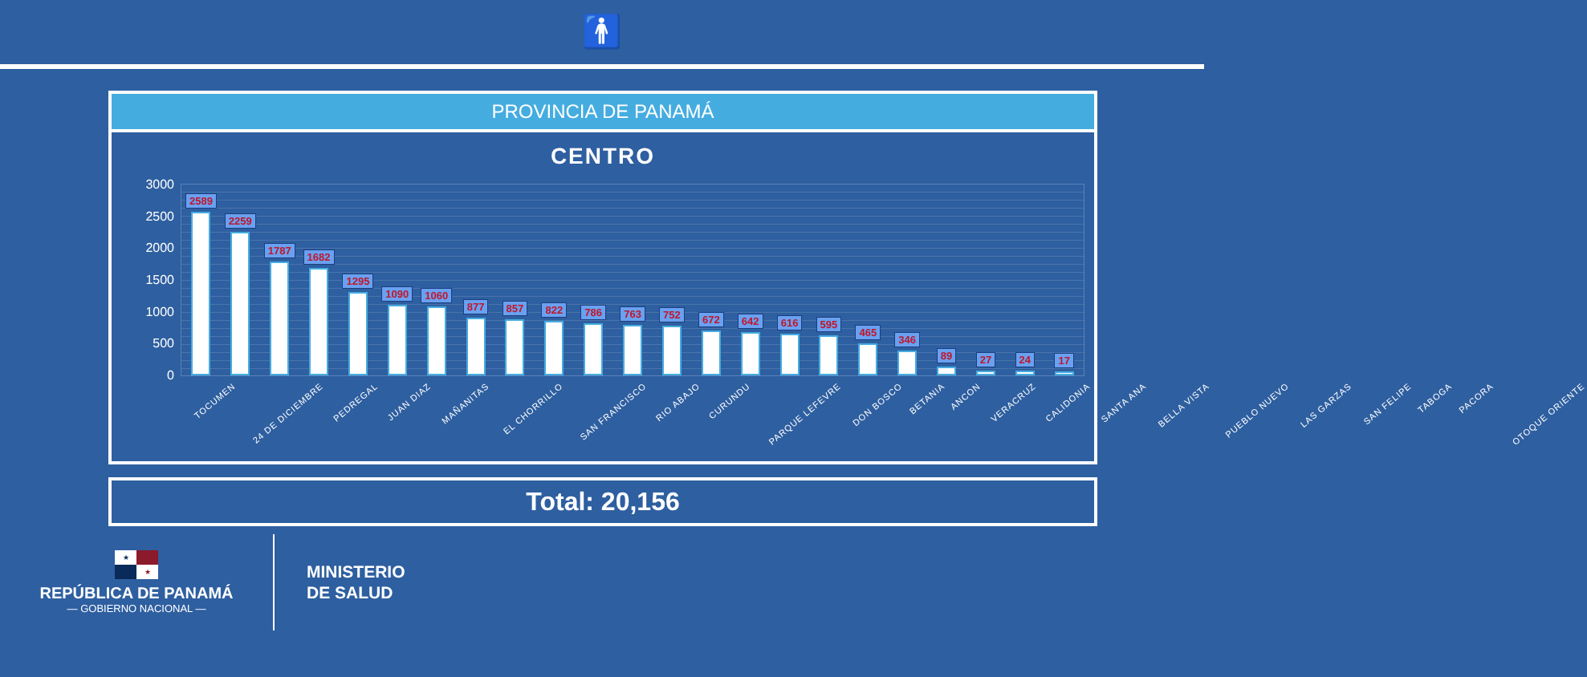🚹
PROVINCIA DE PANAMÁ
CENTRO
3000
2500
2000
1500
1000
500
0
2589
2259
1787
1682
1295
1090
1060
877
857
822
786
763
752
672
642
616
595
465
346
89
27
24
17
TOCUMEN 24 DE DICIEMBRE PEDREGAL JUAN DIAZ MAÑANITAS EL CHORRILLO SAN FRANCISCO RIO ABAJO CURUNDU PARQUE LEFEVRE DON BOSCO BETANIA ANCON VERACRUZ CALIDONIA SANTA ANA BELLA VISTA PUEBLO NUEVO LAS GARZAS SAN FELIPE TABOGA PACORA OTOQUE ORIENTE
Total: 20,156
★ ★
REPÚBLICA DE PANAMÁ
— GOBIERNO NACIONAL —
MINISTERIO
DE SALUD